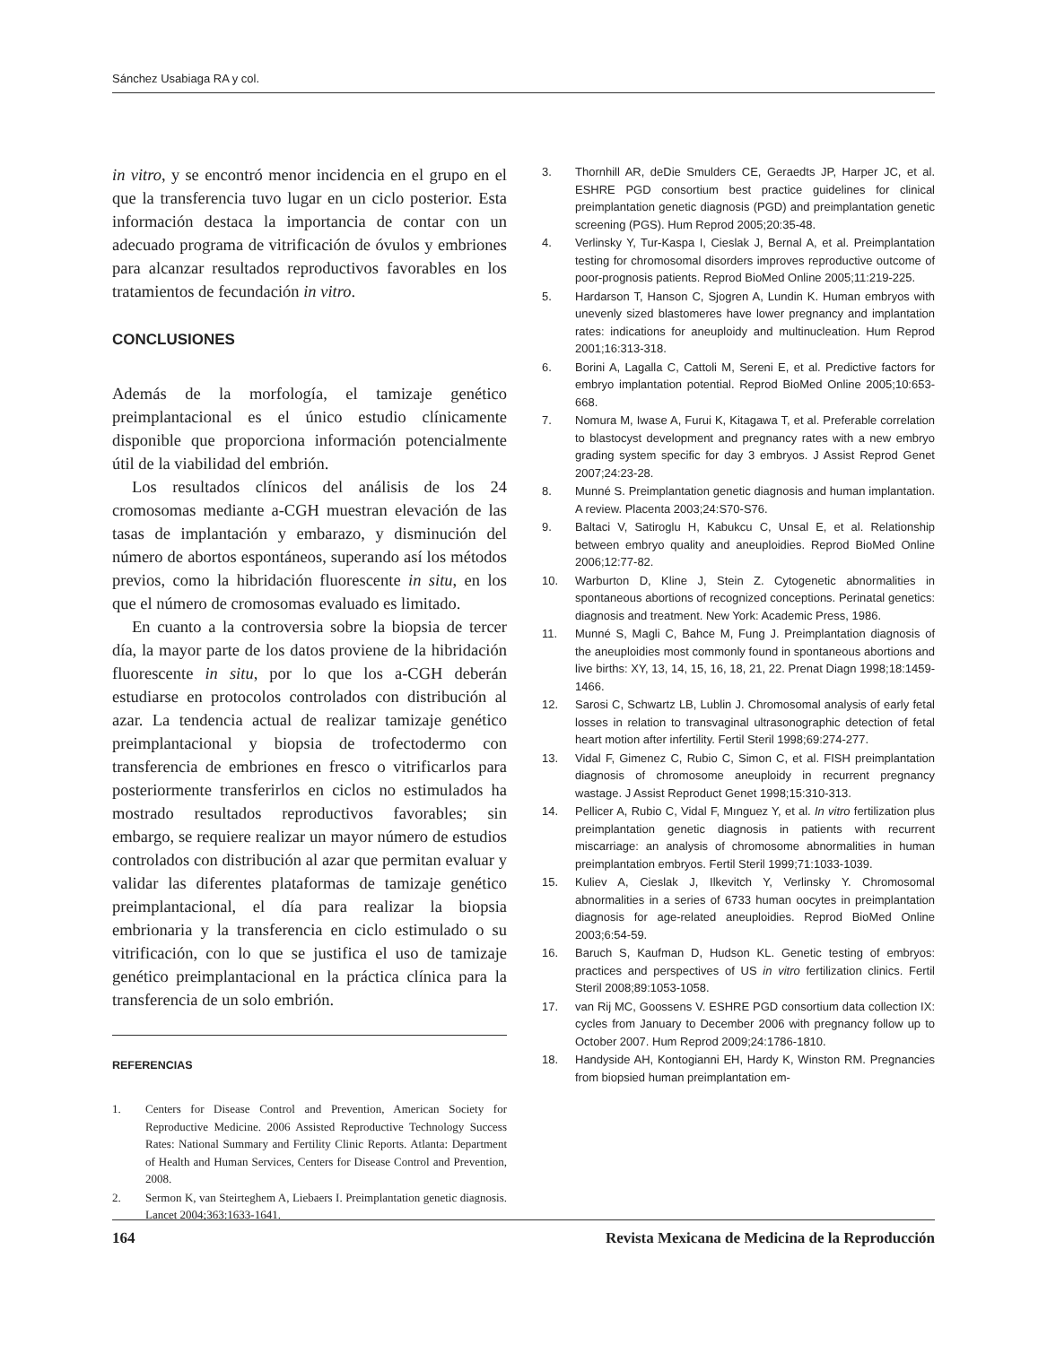Sánchez Usabiaga RA y col.
in vitro, y se encontró menor incidencia en el grupo en el que la transferencia tuvo lugar en un ciclo posterior. Esta información destaca la importancia de contar con un adecuado programa de vitrificación de óvulos y embriones para alcanzar resultados reproductivos favorables en los tratamientos de fecundación in vitro.
CONCLUSIONES
Además de la morfología, el tamizaje genético preimplantacional es el único estudio clínicamente disponible que proporciona información potencialmente útil de la viabilidad del embrión.
Los resultados clínicos del análisis de los 24 cromosomas mediante a-CGH muestran elevación de las tasas de implantación y embarazo, y disminución del número de abortos espontáneos, superando así los métodos previos, como la hibridación fluorescente in situ, en los que el número de cromosomas evaluado es limitado.
En cuanto a la controversia sobre la biopsia de tercer día, la mayor parte de los datos proviene de la hibridación fluorescente in situ, por lo que los a-CGH deberán estudiarse en protocolos controlados con distribución al azar. La tendencia actual de realizar tamizaje genético preimplantacional y biopsia de trofectodermo con transferencia de embriones en fresco o vitrificarlos para posteriormente transferirlos en ciclos no estimulados ha mostrado resultados reproductivos favorables; sin embargo, se requiere realizar un mayor número de estudios controlados con distribución al azar que permitan evaluar y validar las diferentes plataformas de tamizaje genético preimplantacional, el día para realizar la biopsia embrionaria y la transferencia en ciclo estimulado o su vitrificación, con lo que se justifica el uso de tamizaje genético preimplantacional en la práctica clínica para la transferencia de un solo embrión.
REFERENCIAS
1. Centers for Disease Control and Prevention, American Society for Reproductive Medicine. 2006 Assisted Reproductive Technology Success Rates: National Summary and Fertility Clinic Reports. Atlanta: Department of Health and Human Services, Centers for Disease Control and Prevention, 2008.
2. Sermon K, van Steirteghem A, Liebaers I. Preimplantation genetic diagnosis. Lancet 2004;363:1633-1641.
3. Thornhill AR, deDie Smulders CE, Geraedts JP, Harper JC, et al. ESHRE PGD consortium best practice guidelines for clinical preimplantation genetic diagnosis (PGD) and preimplantation genetic screening (PGS). Hum Reprod 2005;20:35-48.
4. Verlinsky Y, Tur-Kaspa I, Cieslak J, Bernal A, et al. Preimplantation testing for chromosomal disorders improves reproductive outcome of poor-prognosis patients. Reprod BioMed Online 2005;11:219-225.
5. Hardarson T, Hanson C, Sjogren A, Lundin K. Human embryos with unevenly sized blastomeres have lower pregnancy and implantation rates: indications for aneuploidy and multinucleation. Hum Reprod 2001;16:313-318.
6. Borini A, Lagalla C, Cattoli M, Sereni E, et al. Predictive factors for embryo implantation potential. Reprod BioMed Online 2005;10:653-668.
7. Nomura M, Iwase A, Furui K, Kitagawa T, et al. Preferable correlation to blastocyst development and pregnancy rates with a new embryo grading system specific for day 3 embryos. J Assist Reprod Genet 2007;24:23-28.
8. Munné S. Preimplantation genetic diagnosis and human implantation. A review. Placenta 2003;24:S70-S76.
9. Baltaci V, Satiroglu H, Kabukcu C, Unsal E, et al. Relationship between embryo quality and aneuploidies. Reprod BioMed Online 2006;12:77-82.
10. Warburton D, Kline J, Stein Z. Cytogenetic abnormalities in spontaneous abortions of recognized conceptions. Perinatal genetics: diagnosis and treatment. New York: Academic Press, 1986.
11. Munné S, Magli C, Bahce M, Fung J. Preimplantation diagnosis of the aneuploidies most commonly found in spontaneous abortions and live births: XY, 13, 14, 15, 16, 18, 21, 22. Prenat Diagn 1998;18:1459-1466.
12. Sarosi C, Schwartz LB, Lublin J. Chromosomal analysis of early fetal losses in relation to transvaginal ultrasonographic detection of fetal heart motion after infertility. Fertil Steril 1998;69:274-277.
13. Vidal F, Gimenez C, Rubio C, Simon C, et al. FISH preimplantation diagnosis of chromosome aneuploidy in recurrent pregnancy wastage. J Assist Reproduct Genet 1998;15:310-313.
14. Pellicer A, Rubio C, Vidal F, Mınguez Y, et al. In vitro fertilization plus preimplantation genetic diagnosis in patients with recurrent miscarriage: an analysis of chromosome abnormalities in human preimplantation embryos. Fertil Steril 1999;71:1033-1039.
15. Kuliev A, Cieslak J, Ilkevitch Y, Verlinsky Y. Chromosomal abnormalities in a series of 6733 human oocytes in preimplantation diagnosis for age-related aneuploidies. Reprod BioMed Online 2003;6:54-59.
16. Baruch S, Kaufman D, Hudson KL. Genetic testing of embryos: practices and perspectives of US in vitro fertilization clinics. Fertil Steril 2008;89:1053-1058.
17. van Rij MC, Goossens V. ESHRE PGD consortium data collection IX: cycles from January to December 2006 with pregnancy follow up to October 2007. Hum Reprod 2009;24:1786-1810.
18. Handyside AH, Kontogianni EH, Hardy K, Winston RM. Pregnancies from biopsied human preimplantation em-
164 Revista Mexicana de Medicina de la Reproducción